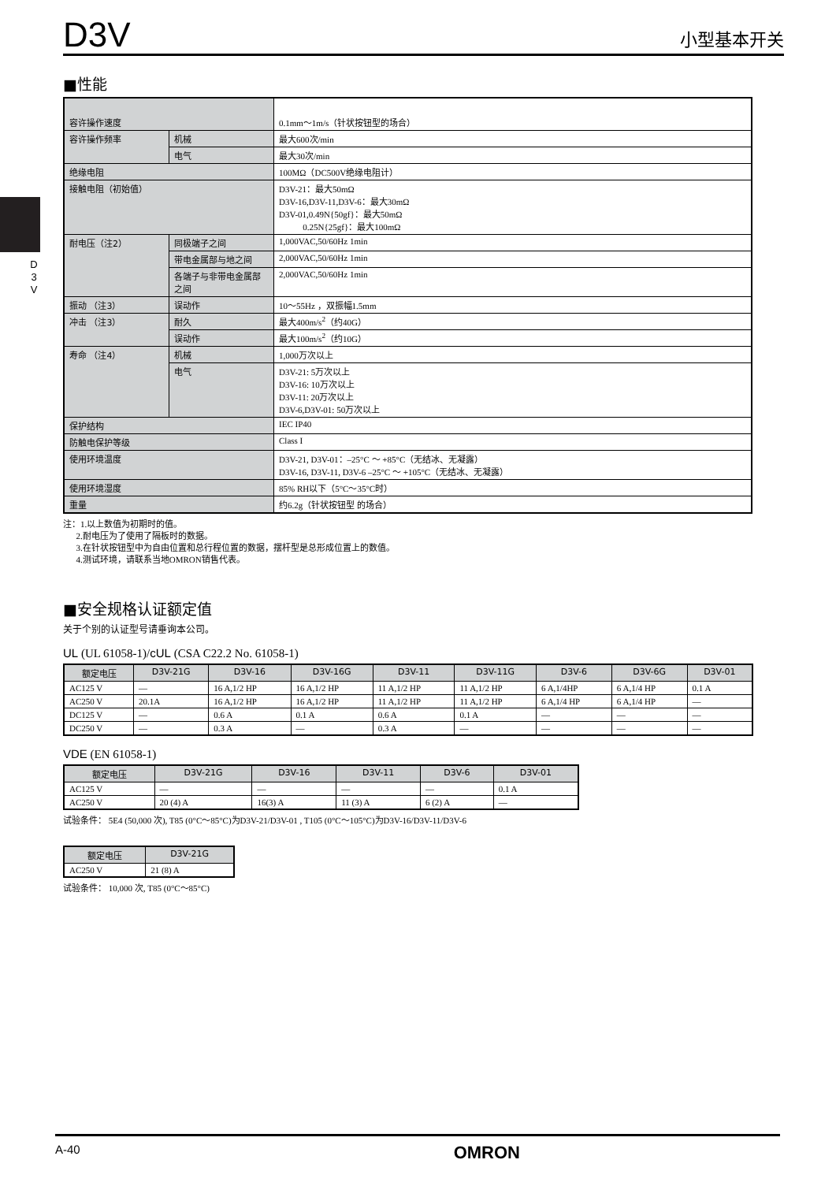D3V
小型基本开关
D 3 V
■性能
| 容许操作速度 | | 0.1mm～1m/s（针状按钮型的场合） |
| 容许操作频率 | 机械 | 最大600次/min |
| | 电气 | 最大30次/min |
| 绝缘电阻 | | 100MΩ（DC500V绝缘电阻计） |
| 接触电阻（初始值） | | D3V-21：最大50mΩ D3V-16,D3V-11,D3V-6：最大30mΩ D3V-01,0.49N{50gf}：最大50mΩ 0.25N{25gf}：最大100mΩ |
| 耐电压（注2） | 同极端子之间 | 1,000VAC,50/60Hz 1min |
| | 带电金属部与地之间 | 2,000VAC,50/60Hz 1min |
| | 各端子与非带电金属部之间 | 2,000VAC,50/60Hz 1min |
| 振动 （注3） | 误动作 | 10～55Hz ，双振幅1.5mm |
| 冲击 （注3） | 耐久 | 最大400m/s<sup>2</sup>（约40G） |
| | 误动作 | 最大100m/s<sup>2</sup>（约10G） |
| 寿命 （注4） | 机械 | 1,000万次以上 |
| | 电气 | D3V-21: 5万次以上 D3V-16: 10万次以上 D3V-11: 20万次以上 D3V-6,D3V-01: 50万次以上 |
| 保护结构 | | IEC IP40 |
| 防触电保护等级 | | Class I |
| 使用环境温度 | | D3V-21, D3V-01：–25°C ～ +85°C（无结冰、无凝露） D3V-16, D3V-11, D3V-6 –25°C ～ +105°C（无结冰、无凝露） |
| 使用环境湿度 | | 85% RH以下（5°C～35°C时） |
| 重量 | | 约6.2g（针状按钮型 的场合） |
注：1.以上数值为初期时的值。
2.耐电压为了使用了隔板时的数据。
3.在针状按钮型中为自由位置和总行程位置的数据，摆杆型是总形成位置上的数值。
4.测试环境，请联系当地OMRON销售代表。
■安全规格认证额定值
关于个别的认证型号请垂询本公司。
UL (UL 61058-1)/cUL (CSA C22.2 No. 61058-1)
| 额定电压 | D3V-21G | D3V-16 | D3V-16G | D3V-11 | D3V-11G | D3V-6 | D3V-6G | D3V-01 |
| --- | --- | --- | --- | --- | --- | --- | --- | --- |
| AC125 V | — | 16 A,1/2 HP | 16 A,1/2 HP | 11 A,1/2 HP | 11 A,1/2 HP | 6 A,1/4HP | 6 A,1/4 HP | 0.1 A |
| AC250 V | 20.1A | 16 A,1/2 HP | 16 A,1/2 HP | 11 A,1/2 HP | 11 A,1/2 HP | 6 A,1/4 HP | 6 A,1/4 HP | — |
| DC125 V | — | 0.6 A | 0.1 A | 0.6 A | 0.1 A | — | — | — |
| DC250 V | — | 0.3 A | — | 0.3 A | — | — | — | — |
VDE (EN 61058-1)
| 额定电压 | D3V-21G | D3V-16 | D3V-11 | D3V-6 | D3V-01 |
| --- | --- | --- | --- | --- | --- |
| AC125 V | — | — | — | — | 0.1 A |
| AC250 V | 20 (4) A | 16(3) A | 11 (3) A | 6 (2) A | — |
试验条件： 5E4 (50,000 次), T85 (0°C～85°C)为D3V-21/D3V-01 , T105 (0°C～105°C)为D3V-16/D3V-11/D3V-6
| 额定电压 | D3V-21G |
| --- | --- |
| AC250 V | 21 (8) A |
试验条件： 10,000 次, T85 (0°C～85°C)
A-40
OMRON